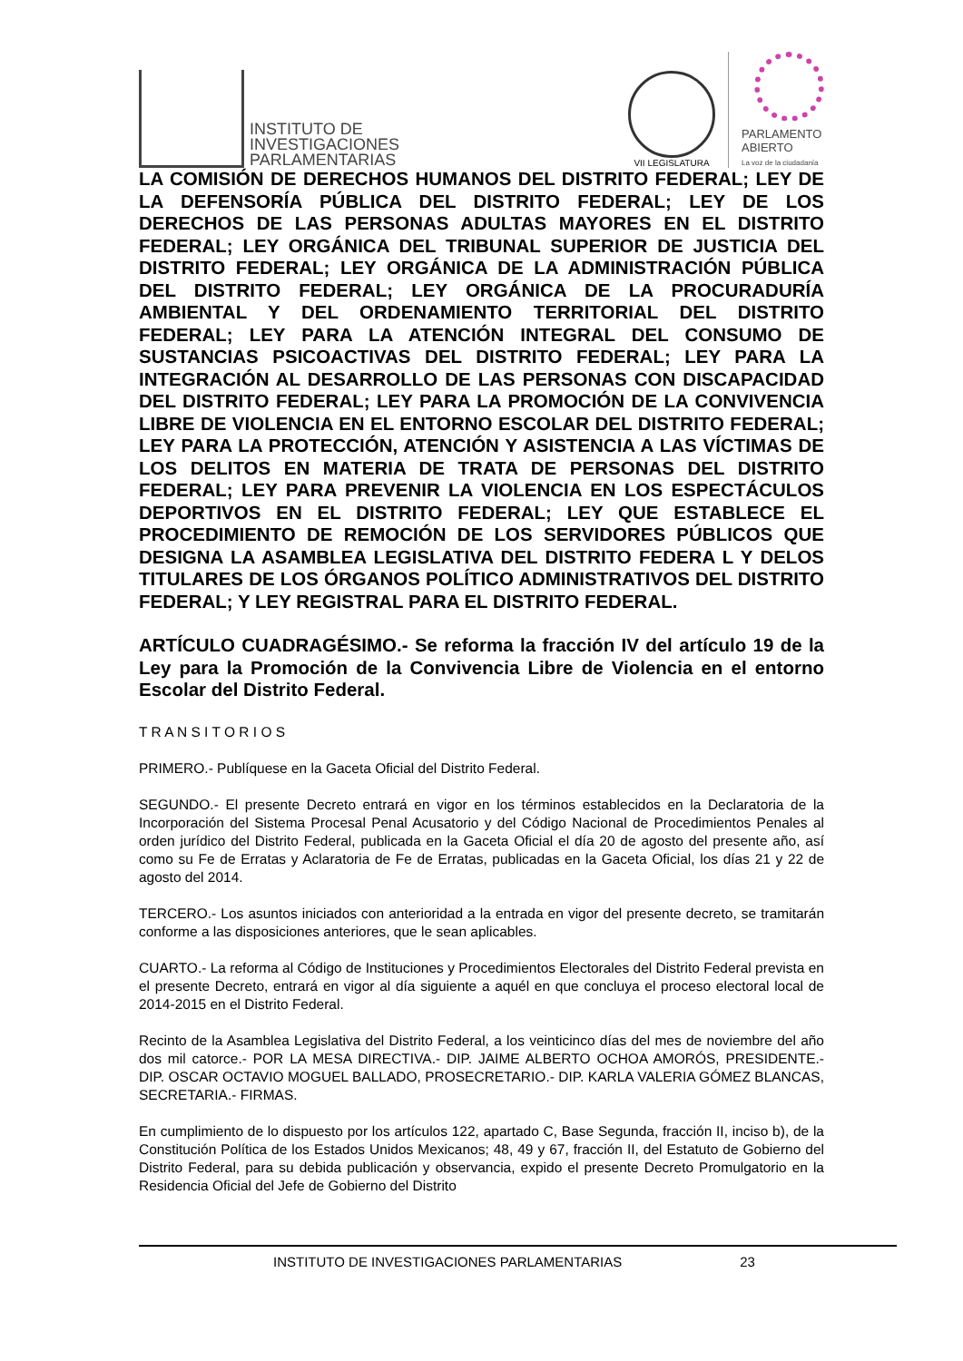INSTITUTO DE
INVESTIGACIONES
PARLAMENTARIAS
VII LEGISLATURA
PARLAMENTO
ABIERTO
La voz de la ciudadanía
LA COMISIÓN DE DERECHOS HUMANOS DEL DISTRITO FEDERAL; LEY DE LA DEFENSORÍA PÚBLICA DEL DISTRITO FEDERAL; LEY DE LOS DERECHOS DE LAS PERSONAS ADULTAS MAYORES EN EL DISTRITO FEDERAL; LEY ORGÁNICA DEL TRIBUNAL SUPERIOR DE JUSTICIA DEL DISTRITO FEDERAL; LEY ORGÁNICA DE LA ADMINISTRACIÓN PÚBLICA DEL DISTRITO FEDERAL; LEY ORGÁNICA DE LA PROCURADURÍA AMBIENTAL Y DEL ORDENAMIENTO TERRITORIAL DEL DISTRITO FEDERAL; LEY PARA LA ATENCIÓN INTEGRAL DEL CONSUMO DE SUSTANCIAS PSICOACTIVAS DEL DISTRITO FEDERAL; LEY PARA LA INTEGRACIÓN AL DESARROLLO DE LAS PERSONAS CON DISCAPACIDAD DEL DISTRITO FEDERAL; LEY PARA LA PROMOCIÓN DE LA CONVIVENCIA LIBRE DE VIOLENCIA EN EL ENTORNO ESCOLAR DEL DISTRITO FEDERAL; LEY PARA LA PROTECCIÓN, ATENCIÓN Y ASISTENCIA A LAS VÍCTIMAS DE LOS DELITOS EN MATERIA DE TRATA DE PERSONAS DEL DISTRITO FEDERAL; LEY PARA PREVENIR LA VIOLENCIA EN LOS ESPECTÁCULOS DEPORTIVOS EN EL DISTRITO FEDERAL; LEY QUE ESTABLECE EL PROCEDIMIENTO DE REMOCIÓN DE LOS SERVIDORES PÚBLICOS QUE DESIGNA LA ASAMBLEA LEGISLATIVA DEL DISTRITO FEDERA L Y DELOS TITULARES DE LOS ÓRGANOS POLÍTICO ADMINISTRATIVOS DEL DISTRITO FEDERAL; Y LEY REGISTRAL PARA EL DISTRITO FEDERAL.
ARTÍCULO CUADRAGÉSIMO.- Se reforma la fracción IV del artículo 19 de la Ley para la Promoción de la Convivencia Libre de Violencia en el entorno Escolar del Distrito Federal.
T R A N S I T O R I O S
PRIMERO.- Publíquese en la Gaceta Oficial del Distrito Federal.
SEGUNDO.- El presente Decreto entrará en vigor en los términos establecidos en la Declaratoria de la Incorporación del Sistema Procesal Penal Acusatorio y del Código Nacional de Procedimientos Penales al orden jurídico del Distrito Federal, publicada en la Gaceta Oficial el día 20 de agosto del presente año, así como su Fe de Erratas y Aclaratoria de Fe de Erratas, publicadas en la Gaceta Oficial, los días 21 y 22 de agosto del 2014.
TERCERO.- Los asuntos iniciados con anterioridad a la entrada en vigor del presente decreto, se tramitarán conforme a las disposiciones anteriores, que le sean aplicables.
CUARTO.- La reforma al Código de Instituciones y Procedimientos Electorales del Distrito Federal prevista en el presente Decreto, entrará en vigor al día siguiente a aquél en que concluya el proceso electoral local de 2014-2015 en el Distrito Federal.
Recinto de la Asamblea Legislativa del Distrito Federal, a los veinticinco días del mes de noviembre del año dos mil catorce.- POR LA MESA DIRECTIVA.- DIP. JAIME ALBERTO OCHOA AMORÓS, PRESIDENTE.- DIP. OSCAR OCTAVIO MOGUEL BALLADO, PROSECRETARIO.- DIP. KARLA VALERIA GÓMEZ BLANCAS, SECRETARIA.- FIRMAS.
En cumplimiento de lo dispuesto por los artículos 122, apartado C, Base Segunda, fracción II, inciso b), de la Constitución Política de los Estados Unidos Mexicanos; 48, 49 y 67, fracción II, del Estatuto de Gobierno del Distrito Federal, para su debida publicación y observancia, expido el presente Decreto Promulgatorio en la Residencia Oficial del Jefe de Gobierno del Distrito
INSTITUTO DE INVESTIGACIONES PARLAMENTARIAS 23